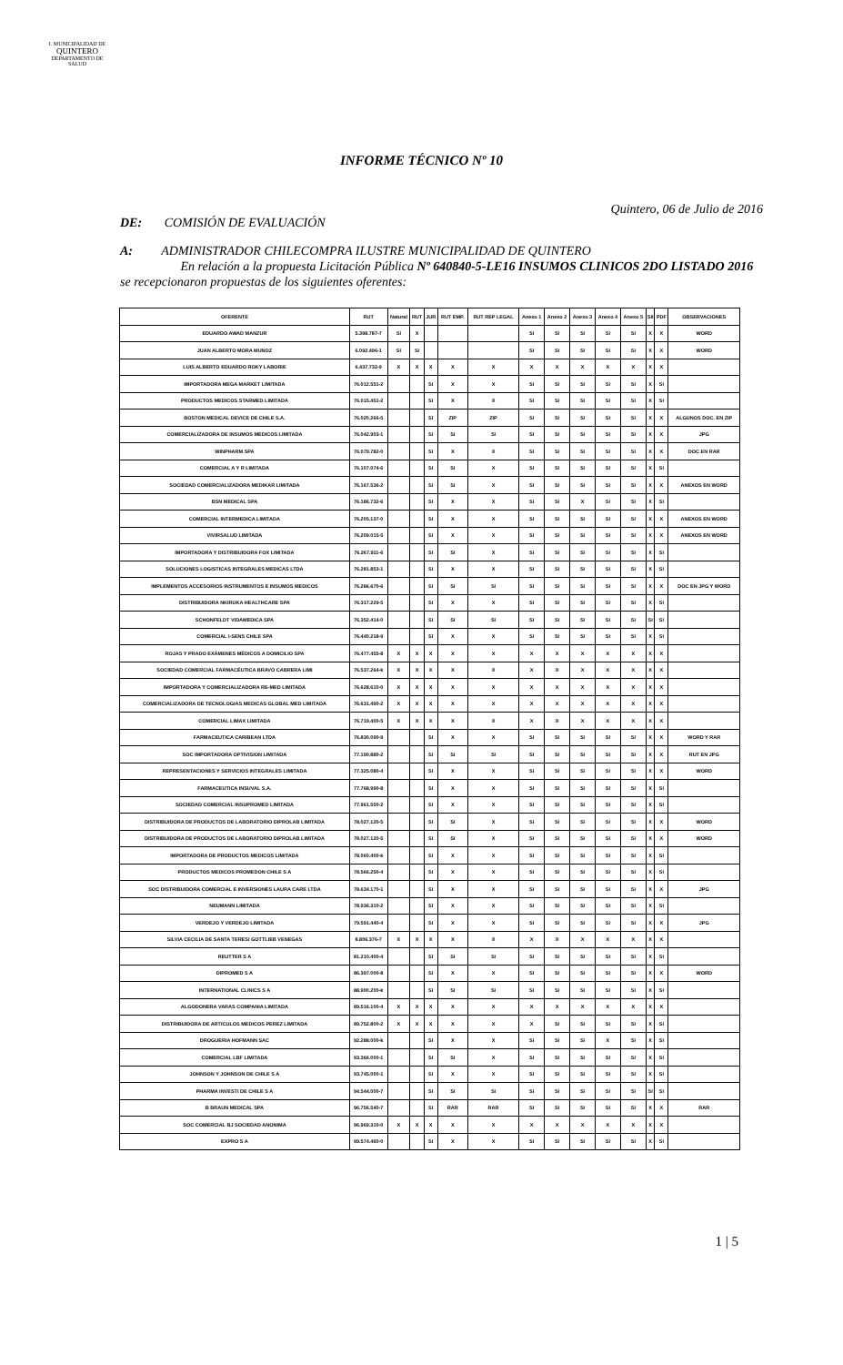I. MUNICIPALIDAD DE
QUINTERO
DEPARTAMENTO DE SALUD
INFORME TÉCNICO Nº 10
Quintero, 06 de Julio de 2016
DE: COMISIÓN DE EVALUACIÓN
A: ADMINISTRADOR CHILECOMPRA ILUSTRE MUNICIPALIDAD DE QUINTERO
En relación a la propuesta Licitación Pública Nº 640840-5-LE16 INSUMOS CLINICOS 2DO LISTADO 2016 se recepcionaron propuestas de los siguientes oferentes:
| OFERENTE | RUT | Natural | RUT | JUR | RUT EMP. | RUT REP LEGAL | Anexo 1 | Anexo 2 | Anexo 3 | Anexo 4 | Anexo 5 | SII | PDF | OBSERVACIONES |
| --- | --- | --- | --- | --- | --- | --- | --- | --- | --- | --- | --- | --- | --- | --- |
| EDUARDO AWAD MANZUR | 5.398.787-7 | SI | X | | | | SI | SI | SI | SI | SI | X | X | WORD |
| JUAN ALBERTO MORA MUNOZ | 6.092.496-1 | SI | SI | | | | SI | SI | SI | SI | SI | X | X | WORD |
| LUIS ALBERTO EDUARDO ROKY LABORIE | 6.437.732-9 | X | X | X | X | X | X | X | X | X | X | X | X | |
| IMPORTADORA MEGA MARKET LIMITADA | 76.012.551-2 | | | SI | X | X | SI | SI | SI | SI | SI | X | SI | |
| PRODUCTOS MEDICOS STARMED LIMITADA | 76.015.451-2 | | | SI | X | X | SI | SI | SI | SI | SI | X | SI | |
| BOSTON MEDICAL DEVICE DE CHILE S.A. | 76.020.266-5 | | | SI | ZIP | ZIP | SI | SI | SI | SI | SI | X | X | ALGUNOS DOC. EN ZIP |
| COMERCIALIZADORA DE INSUMOS MEDICOS LIMITADA | 76.042.903-1 | | | SI | SI | SI | SI | SI | SI | SI | SI | X | X | JPG |
| WINPHARM SPA | 76.079.782-0 | | | SI | X | X | SI | SI | SI | SI | SI | X | X | DOC EN RAR |
| COMERCIAL A Y R LIMITADA | 76.107.074-6 | | | SI | SI | X | SI | SI | SI | SI | SI | X | SI | |
| SOCIEDAD COMERCIALIZADORA MEDIKAR LIMITADA | 76.167.536-2 | | | SI | SI | X | SI | SI | SI | SI | SI | X | X | ANEXOS EN WORD |
| BSN MEDICAL SPA | 76.186.732-6 | | | SI | X | X | SI | SI | X | SI | SI | X | SI | |
| COMERCIAL INTERMEDICA LIMITADA | 76.205.137-0 | | | SI | X | X | SI | SI | SI | SI | SI | X | X | ANEXOS EN WORD |
| VIVIRSALUD LIMITADA | 76.209.015-5 | | | SI | X | X | SI | SI | SI | SI | SI | X | X | ANEXOS EN WORD |
| IMPORTADORA Y DISTRIBUIDORA FOX LIMITADA | 76.267.911-6 | | | SI | SI | X | SI | SI | SI | SI | SI | X | SI | |
| SOLUCIONES LOGISTICAS INTEGRALES MEDICAS LTDA | 76.281.853-1 | | | SI | X | X | SI | SI | SI | SI | SI | X | SI | |
| IMPLEMENTOS ACCESORIOS INSTRUMENTOS E INSUMOS MEDICOS | 76.286.670-6 | | | SI | SI | SI | SI | SI | SI | SI | SI | X | X | DOC EN JPG Y WORD |
| DISTRIBUIDORA NKIRUKA HEALTHCARE SPA | 76.317.229-5 | | | SI | X | X | SI | SI | SI | SI | SI | X | SI | |
| SCHONFELDT VIDAMEDICA SPA | 76.352.414-0 | | | SI | SI | SI | SI | SI | SI | SI | SI | SI | SI | |
| COMERCIAL I-SENS CHILE SPA | 76.440.218-9 | | | SI | X | X | SI | SI | SI | SI | SI | X | SI | |
| ROJAS Y PRADO EXÁMENES MÉDICOS A DOMICILIO SPA | 76.477.455-8 | X | X | X | X | X | X | X | X | X | X | X | X | |
| SOCIEDAD COMERCIAL FARMACÉUTICA BRAVO CABRERA LIMI | 76.537.264-k | X | X | X | X | X | X | X | X | X | X | X | X | |
| IMPORTADORA Y COMERCIALIZADORA RE-MED LIMITADA | 76.628.610-0 | X | X | X | X | X | X | X | X | X | X | X | X | |
| COMERCIALIZADORA DE TECNOLOGIAS MEDICAS GLOBAL MED LIMITADA | 76.631.490-2 | X | X | X | X | X | X | X | X | X | X | X | X | |
| COMERCIAL LIMAX LIMITADA | 76.719.400-5 | X | X | X | X | X | X | X | X | X | X | X | X | |
| FARMACEUTICA CARIBEAN LTDA | 76.830.090-9 | | | SI | X | X | SI | SI | SI | SI | SI | X | X | WORD Y RAR |
| SOC IMPORTADORA OPTIVISION LIMITADA | 77.190.880-2 | | | SI | SI | SI | SI | SI | SI | SI | SI | X | X | RUT EN JPG |
| REPRESENTACIONES Y SERVICIOS INTEGRALES LIMITADA | 77.325.080-4 | | | SI | X | X | SI | SI | SI | SI | SI | X | X | WORD |
| FARMACEUTICA INSUVAL S.A. | 77.768.990-8 | | | SI | X | X | SI | SI | SI | SI | SI | X | SI | |
| SOCIEDAD COMERCIAL INSUPROMED LIMITADA | 77.961.550-2 | | | SI | X | X | SI | SI | SI | SI | SI | X | SI | |
| DISTRIBUIDORA DE PRODUCTOS DE LABORATORIO DIPROLAB LIMITADA | 78.027.120-5 | | | SI | SI | X | SI | SI | SI | SI | SI | X | X | WORD |
| DISTRIBUIDORA DE PRODUCTOS DE LABORATORIO DIPROLAB LIMITADA | 78.027.120-5 | | | SI | SI | X | SI | SI | SI | SI | SI | X | X | WORD |
| IMPORTADORA DE PRODUCTOS MEDICOS LIMITADA | 78.060.400-k | | | SI | X | X | SI | SI | SI | SI | SI | X | SI | |
| PRODUCTOS MEDICOS PROMEDON CHILE S A | 78.566.250-4 | | | SI | X | X | SI | SI | SI | SI | SI | X | SI | |
| SOC DISTRIBUIDORA COMERCIAL E INVERSIONES LAURA CARE LTDA | 78.634.170-1 | | | SI | X | X | SI | SI | SI | SI | SI | X | X | JPG |
| NEUMANN LIMITADA | 78.936.310-2 | | | SI | X | X | SI | SI | SI | SI | SI | X | SI | |
| VERDEJO Y VERDEJO LIMITADA | 79.591.440-4 | | | SI | X | X | SI | SI | SI | SI | SI | X | X | JPG |
| SILVIA CECILIA DE SANTA TERESI GOTTLIEB VENEGAS | 8.806.376-7 | X | X | X | X | X | X | X | X | X | X | X | X | |
| REUTTER S A | 81.210.400-4 | | | SI | SI | SI | SI | SI | SI | SI | SI | X | SI | |
| DIPROMED S A | 86.397.000-8 | | | SI | X | X | SI | SI | SI | SI | SI | X | X | WORD |
| INTERNATIONAL CLINICS S A | 88.900.200-k | | | SI | SI | SI | SI | SI | SI | SI | SI | X | SI | |
| ALGODONERA VARAS COMPANIA LIMITADA | 89.516.100-4 | X | X | X | X | X | X | X | X | X | X | X | X | |
| DISTRIBUIDORA DE ARTICULOS MEDICOS PEREZ LIMITADA | 89.752.800-2 | X | X | X | X | X | X | SI | SI | SI | SI | X | SI | |
| DROGUERIA HOFMANN SAC | 92.288.000-k | | | SI | X | X | SI | SI | SI | X | SI | X | SI | |
| COMERCIAL LBF LIMITADA | 93.366.000-1 | | | SI | SI | X | SI | SI | SI | SI | SI | X | SI | |
| JOHNSON Y JOHNSON DE CHILE S A | 93.745.000-1 | | | SI | X | X | SI | SI | SI | SI | SI | X | SI | |
| PHARMA INVESTI DE CHILE S A | 94.544.000-7 | | | SI | SI | SI | SI | SI | SI | SI | SI | SI | SI | |
| B BRAUN MEDICAL SPA | 96.756.540-7 | | | SI | RAR | RAR | SI | SI | SI | SI | SI | X | X | RAR |
| SOC COMERCIAL BJ SOCIEDAD ANONIMA | 96.969.310-0 | X | X | X | X | X | X | X | X | X | X | X | X | |
| EXPRO S A | 99.574.460-0 | | | SI | X | X | SI | SI | SI | SI | SI | X | SI | |
1 | 5